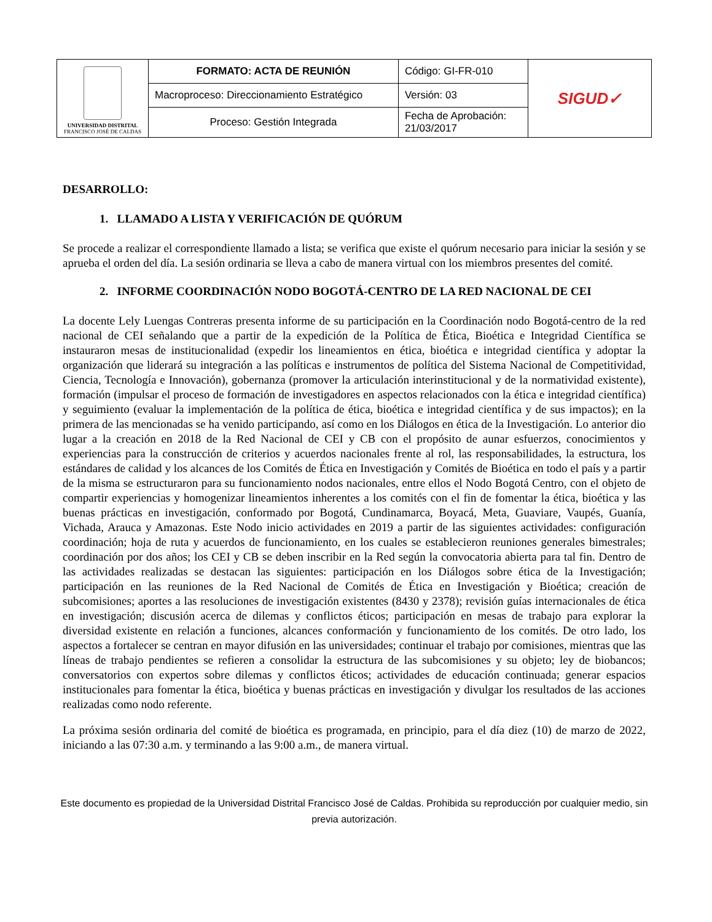| UNIVERSIDAD DISTRITAL FRANCISCO JOSÉ DE CALDAS | FORMATO: ACTA DE REUNIÓN | Código: GI-FR-010 | SIGUD✓ |
| | Macroproceso: Direccionamiento Estratégico | Versión: 03 | |
| | Proceso: Gestión Integrada | Fecha de Aprobación: 21/03/2017 | |
DESARROLLO:
1. LLAMADO A LISTA Y VERIFICACIÓN DE QUÓRUM
Se procede a realizar el correspondiente llamado a lista; se verifica que existe el quórum necesario para iniciar la sesión y se aprueba el orden del día. La sesión ordinaria se lleva a cabo de manera virtual con los miembros presentes del comité.
2. INFORME COORDINACIÓN NODO BOGOTÁ-CENTRO DE LA RED NACIONAL DE CEI
La docente Lely Luengas Contreras presenta informe de su participación en la Coordinación nodo Bogotá-centro de la red nacional de CEI señalando que a partir de la expedición de la Política de Ética, Bioética e Integridad Científica se instauraron mesas de institucionalidad (expedir los lineamientos en ética, bioética e integridad científica y adoptar la organización que liderará su integración a las políticas e instrumentos de política del Sistema Nacional de Competitividad, Ciencia, Tecnología e Innovación), gobernanza (promover la articulación interinstitucional y de la normatividad existente), formación (impulsar el proceso de formación de investigadores en aspectos relacionados con la ética e integridad científica) y seguimiento (evaluar la implementación de la política de ética, bioética e integridad científica y de sus impactos); en la primera de las mencionadas se ha venido participando, así como en los Diálogos en ética de la Investigación. Lo anterior dio lugar a la creación en 2018 de la Red Nacional de CEI y CB con el propósito de aunar esfuerzos, conocimientos y experiencias para la construcción de criterios y acuerdos nacionales frente al rol, las responsabilidades, la estructura, los estándares de calidad y los alcances de los Comités de Ética en Investigación y Comités de Bioética en todo el país y a partir de la misma se estructuraron para su funcionamiento nodos nacionales, entre ellos el Nodo Bogotá Centro, con el objeto de compartir experiencias y homogenizar lineamientos inherentes a los comités con el fin de fomentar la ética, bioética y las buenas prácticas en investigación, conformado por Bogotá, Cundinamarca, Boyacá, Meta, Guaviare, Vaupés, Guanía, Vichada, Arauca y Amazonas. Este Nodo inicio actividades en 2019 a partir de las siguientes actividades: configuración coordinación; hoja de ruta y acuerdos de funcionamiento, en los cuales se establecieron reuniones generales bimestrales; coordinación por dos años; los CEI y CB se deben inscribir en la Red según la convocatoria abierta para tal fin. Dentro de las actividades realizadas se destacan las siguientes: participación en los Diálogos sobre ética de la Investigación; participación en las reuniones de la Red Nacional de Comités de Ética en Investigación y Bioética; creación de subcomisiones; aportes a las resoluciones de investigación existentes (8430 y 2378); revisión guías internacionales de ética en investigación; discusión acerca de dilemas y conflictos éticos; participación en mesas de trabajo para explorar la diversidad existente en relación a funciones, alcances conformación y funcionamiento de los comités. De otro lado, los aspectos a fortalecer se centran en mayor difusión en las universidades; continuar el trabajo por comisiones, mientras que las líneas de trabajo pendientes se refieren a consolidar la estructura de las subcomisiones y su objeto; ley de biobancos; conversatorios con expertos sobre dilemas y conflictos éticos; actividades de educación continuada; generar espacios institucionales para fomentar la ética, bioética y buenas prácticas en investigación y divulgar los resultados de las acciones realizadas como nodo referente.
La próxima sesión ordinaria del comité de bioética es programada, en principio, para el día diez (10) de marzo de 2022, iniciando a las 07:30 a.m. y terminando a las 9:00 a.m., de manera virtual.
Este documento es propiedad de la Universidad Distrital Francisco José de Caldas. Prohibida su reproducción por cualquier medio, sin previa autorización.